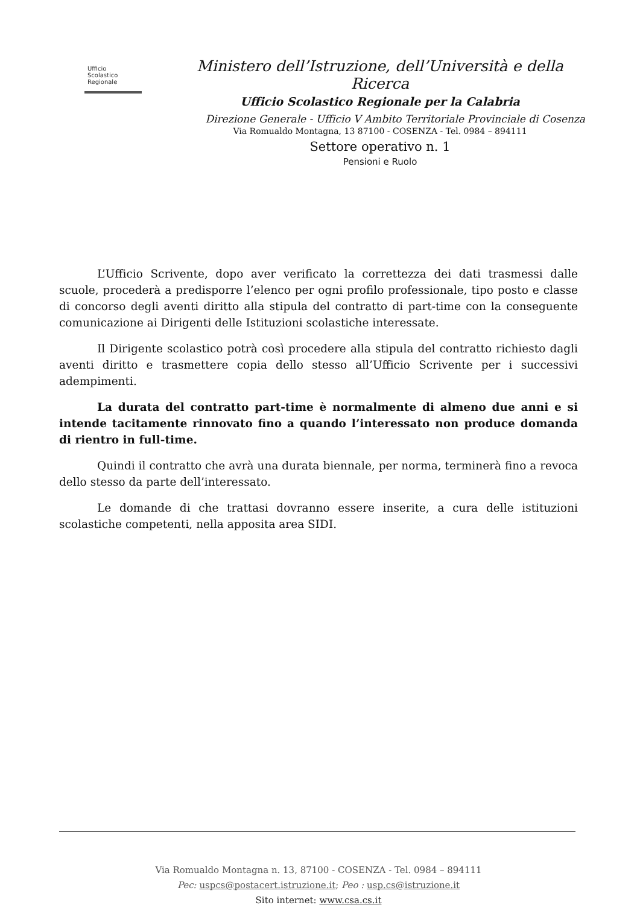Ufficio
Scolastico
Regionale
Ministero dell’Istruzione, dell’Università e della Ricerca
Ufficio Scolastico Regionale per la Calabria
Direzione Generale - Ufficio V Ambito Territoriale Provinciale di Cosenza
Via Romualdo Montagna, 13 87100 - COSENZA - Tel. 0984 – 894111
Settore operativo n. 1
Pensioni e Ruolo
L’Ufficio Scrivente, dopo aver verificato la correttezza dei dati trasmessi dalle scuole, procederà a predisporre l’elenco per ogni profilo professionale, tipo posto e classe di concorso degli aventi diritto alla stipula del contratto di part-time con la conseguente comunicazione ai Dirigenti delle Istituzioni scolastiche interessate.
Il Dirigente scolastico potrà così procedere alla stipula del contratto richiesto dagli aventi diritto e trasmettere copia dello stesso all’Ufficio Scrivente per i successivi adempimenti.
La durata del contratto part-time è normalmente di almeno due anni e si intende tacitamente rinnovato fino a quando l’interessato non produce domanda di rientro in full-time.
Quindi il contratto che avrà una durata biennale, per norma, terminerà fino a revoca dello stesso da parte dell’interessato.
Le domande di che trattasi dovranno essere inserite, a cura delle istituzioni scolastiche competenti, nella apposita area SIDI.
Via Romualdo Montagna n. 13, 87100 - COSENZA - Tel. 0984 – 894111
Pec: uspcs@postacert.istruzione.it; Peo : usp.cs@istruzione.it
Sito internet: www.csa.cs.it